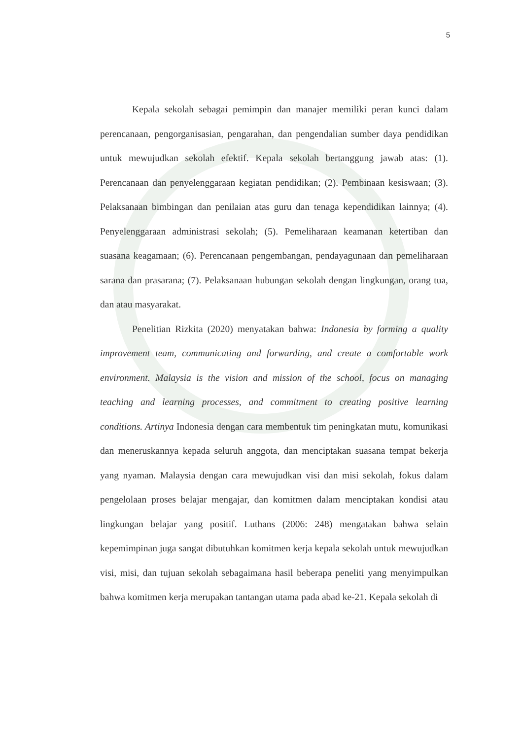5
Kepala sekolah sebagai pemimpin dan manajer memiliki peran kunci dalam perencanaan, pengorganisasian, pengarahan, dan pengendalian sumber daya pendidikan untuk mewujudkan sekolah efektif. Kepala sekolah bertanggung jawab atas: (1). Perencanaan dan penyelenggaraan kegiatan pendidikan; (2). Pembinaan kesiswaan; (3). Pelaksanaan bimbingan dan penilaian atas guru dan tenaga kependidikan lainnya; (4). Penyelenggaraan administrasi sekolah; (5). Pemeliharaan keamanan ketertiban dan suasana keagamaan; (6). Perencanaan pengembangan, pendayagunaan dan pemeliharaan sarana dan prasarana; (7). Pelaksanaan hubungan sekolah dengan lingkungan, orang tua, dan atau masyarakat.
Penelitian Rizkita (2020) menyatakan bahwa: Indonesia by forming a quality improvement team, communicating and forwarding, and create a comfortable work environment. Malaysia is the vision and mission of the school, focus on managing teaching and learning processes, and commitment to creating positive learning conditions. Artinya Indonesia dengan cara membentuk tim peningkatan mutu, komunikasi dan meneruskannya kepada seluruh anggota, dan menciptakan suasana tempat bekerja yang nyaman. Malaysia dengan cara mewujudkan visi dan misi sekolah, fokus dalam pengelolaan proses belajar mengajar, dan komitmen dalam menciptakan kondisi atau lingkungan belajar yang positif. Luthans (2006: 248) mengatakan bahwa selain kepemimpinan juga sangat dibutuhkan komitmen kerja kepala sekolah untuk mewujudkan visi, misi, dan tujuan sekolah sebagaimana hasil beberapa peneliti yang menyimpulkan bahwa komitmen kerja merupakan tantangan utama pada abad ke-21. Kepala sekolah di